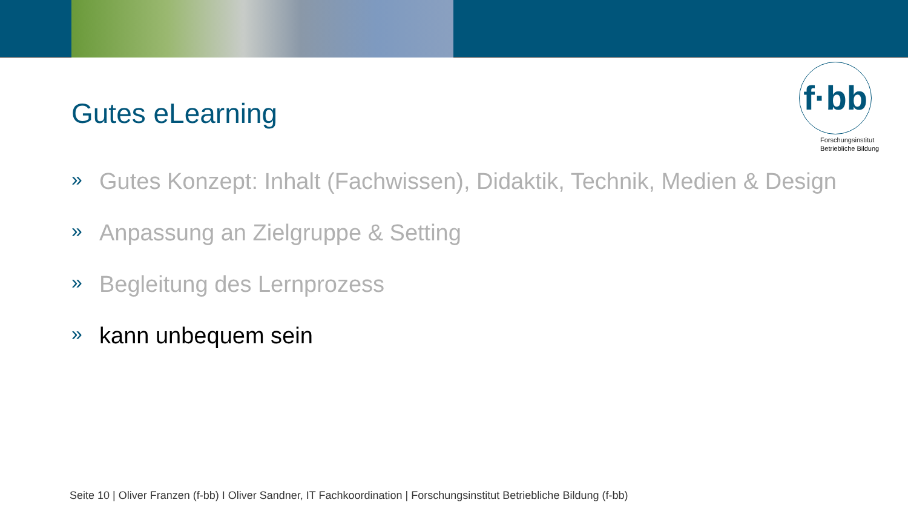f·bb
Forschungsinstitut
Betriebliche Bildung
Gutes eLearning
» Gutes Konzept: Inhalt (Fachwissen), Didaktik, Technik, Medien & Design
» Anpassung an Zielgruppe & Setting
» Begleitung des Lernprozess
» kann unbequem sein
Seite 10 | Oliver Franzen (f-bb) I Oliver Sandner, IT Fachkoordination | Forschungsinstitut Betriebliche Bildung (f-bb)